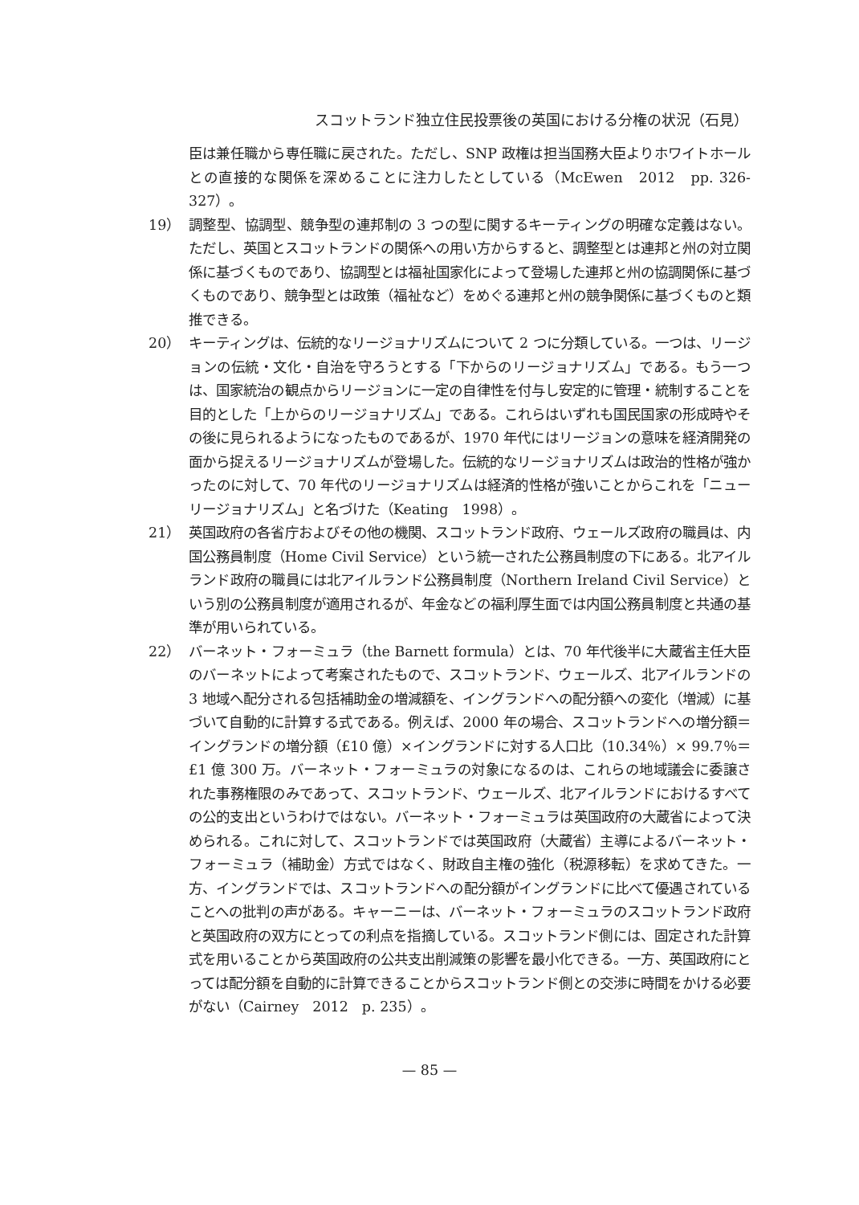スコットランド独立住民投票後の英国における分権の状況（石見）
臣は兼任職から専任職に戻された。ただし、SNP 政権は担当国務大臣よりホワイトホールとの直接的な関係を深めることに注力したとしている（McEwen　2012　pp. 326-327）。
19） 調整型、協調型、競争型の連邦制の 3 つの型に関するキーティングの明確な定義はない。ただし、英国とスコットランドの関係への用い方からすると、調整型とは連邦と州の対立関係に基づくものであり、協調型とは福祉国家化によって登場した連邦と州の協調関係に基づくものであり、競争型とは政策（福祉など）をめぐる連邦と州の競争関係に基づくものと類推できる。
20） キーティングは、伝統的なリージョナリズムについて 2 つに分類している。一つは、リージョンの伝統・文化・自治を守ろうとする「下からのリージョナリズム」である。もう一つは、国家統治の観点からリージョンに一定の自律性を付与し安定的に管理・統制することを目的とした「上からのリージョナリズム」である。これらはいずれも国民国家の形成時やその後に見られるようになったものであるが、1970 年代にはリージョンの意味を経済開発の面から捉えるリージョナリズムが登場した。伝統的なリージョナリズムは政治的性格が強かったのに対して、70 年代のリージョナリズムは経済的性格が強いことからこれを「ニューリージョナリズム」と名づけた（Keating　1998）。
21） 英国政府の各省庁およびその他の機関、スコットランド政府、ウェールズ政府の職員は、内国公務員制度（Home Civil Service）という統一された公務員制度の下にある。北アイルランド政府の職員には北アイルランド公務員制度（Northern Ireland Civil Service）という別の公務員制度が適用されるが、年金などの福利厚生面では内国公務員制度と共通の基準が用いられている。
22） バーネット・フォーミュラ（the Barnett formula）とは、70 年代後半に大蔵省主任大臣のバーネットによって考案されたもので、スコットランド、ウェールズ、北アイルランドの 3 地域へ配分される包括補助金の増減額を、イングランドへの配分額への変化（増減）に基づいて自動的に計算する式である。例えば、2000 年の場合、スコットランドへの増分額＝イングランドの増分額（£10 億）×イングランドに対する人口比（10.34％）× 99.7％＝£1 億 300 万。バーネット・フォーミュラの対象になるのは、これらの地域議会に委譲された事務権限のみであって、スコットランド、ウェールズ、北アイルランドにおけるすべての公的支出というわけではない。バーネット・フォーミュラは英国政府の大蔵省によって決められる。これに対して、スコットランドでは英国政府（大蔵省）主導によるバーネット・フォーミュラ（補助金）方式ではなく、財政自主権の強化（税源移転）を求めてきた。一方、イングランドでは、スコットランドへの配分額がイングランドに比べて優遇されていることへの批判の声がある。キャーニーは、バーネット・フォーミュラのスコットランド政府と英国政府の双方にとっての利点を指摘している。スコットランド側には、固定された計算式を用いることから英国政府の公共支出削減策の影響を最小化できる。一方、英国政府にとっては配分額を自動的に計算できることからスコットランド側との交渉に時間をかける必要がない（Cairney　2012　p. 235）。
— 85 —